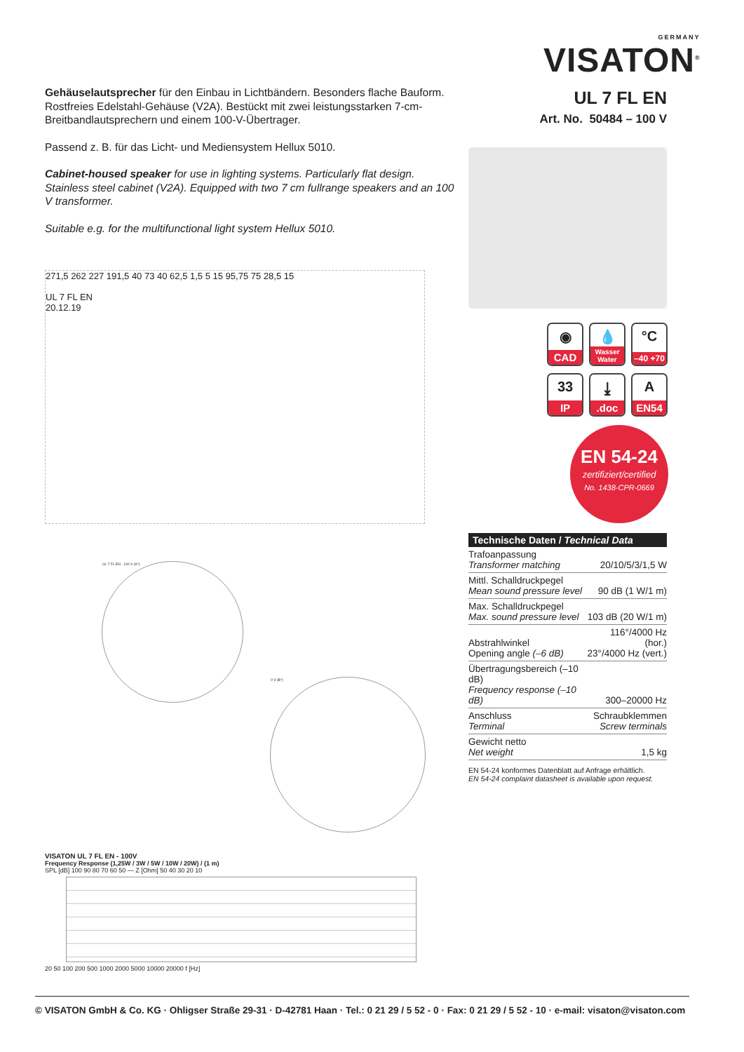GERMANY
VISATON<sup>®</sup>
Gehäuselautsprecher für den Einbau in Lichtbändern. Besonders flache Bauform. Rostfreies Edelstahl-Gehäuse (V2A). Bestückt mit zwei leistungsstarken 7-cm-Breitbandlautsprechern und einem 100-V-Übertrager.
Passend z. B. für das Licht- und Mediensystem Hellux 5010.
Cabinet-housed speaker for use in lighting systems. Particularly flat design. Stainless steel cabinet (V2A). Equipped with two 7 cm fullrange speakers and an 100 V transformer.
Suitable e.g. for the multifunctional light system Hellux 5010.
271,5 262 227 191,5 40 73 40 62,5 1,5 5 15 95,75 75 28,5 15
UL 7 FL EN
20.12.19
UL 7 FL EN - 100 V (A°)
0 V (B°)
VISATON UL 7 FL EN - 100V
Frequency Response (1,25W / 3W / 5W / 10W / 20W) / (1 m)
SPL [dB] 100 90 80 70 60 50 — Z [Ohm] 50 40 30 20 10
20 50 100 200 500 1000 2000 5000 10000 20000 f [Hz]
UL 7 FL EN
Art. No. 50484 – 100 V
◉
CAD
💧
Wasser Water
°C
–40 +70
33
IP
⤓.doc
A
EN54
EN 54-24
zertifiziert/certified
No. 1438-CPR-0669
| Technische Daten / Technical Data | |
| --- | --- |
| Trafoanpassung Transformer matching | 20/10/5/3/1,5 W |
| Mittl. Schalldruckpegel Mean sound pressure level | 90 dB (1 W/1 m) |
| Max. Schalldruckpegel Max. sound pressure level | 103 dB (20 W/1 m) |
| Abstrahlwinkel Opening angle (–6 dB) | 116°/4000 Hz (hor.) 23°/4000 Hz (vert.) |
| Übertragungsbereich (–10 dB) Frequency response (–10 dB) | 300–20000 Hz |
| Anschluss Terminal | Schraubklemmen Screw terminals |
| Gewicht netto Net weight | 1,5 kg |
EN 54-24 konformes Datenblatt auf Anfrage erhältlich.
EN 54-24 complaint datasheet is available upon request.
© VISATON GmbH & Co. KG · Ohligser Straße 29-31 · D-42781 Haan · Tel.: 0 21 29 / 5 52 - 0 · Fax: 0 21 29 / 5 52 - 10 · e-mail: visaton@visaton.com